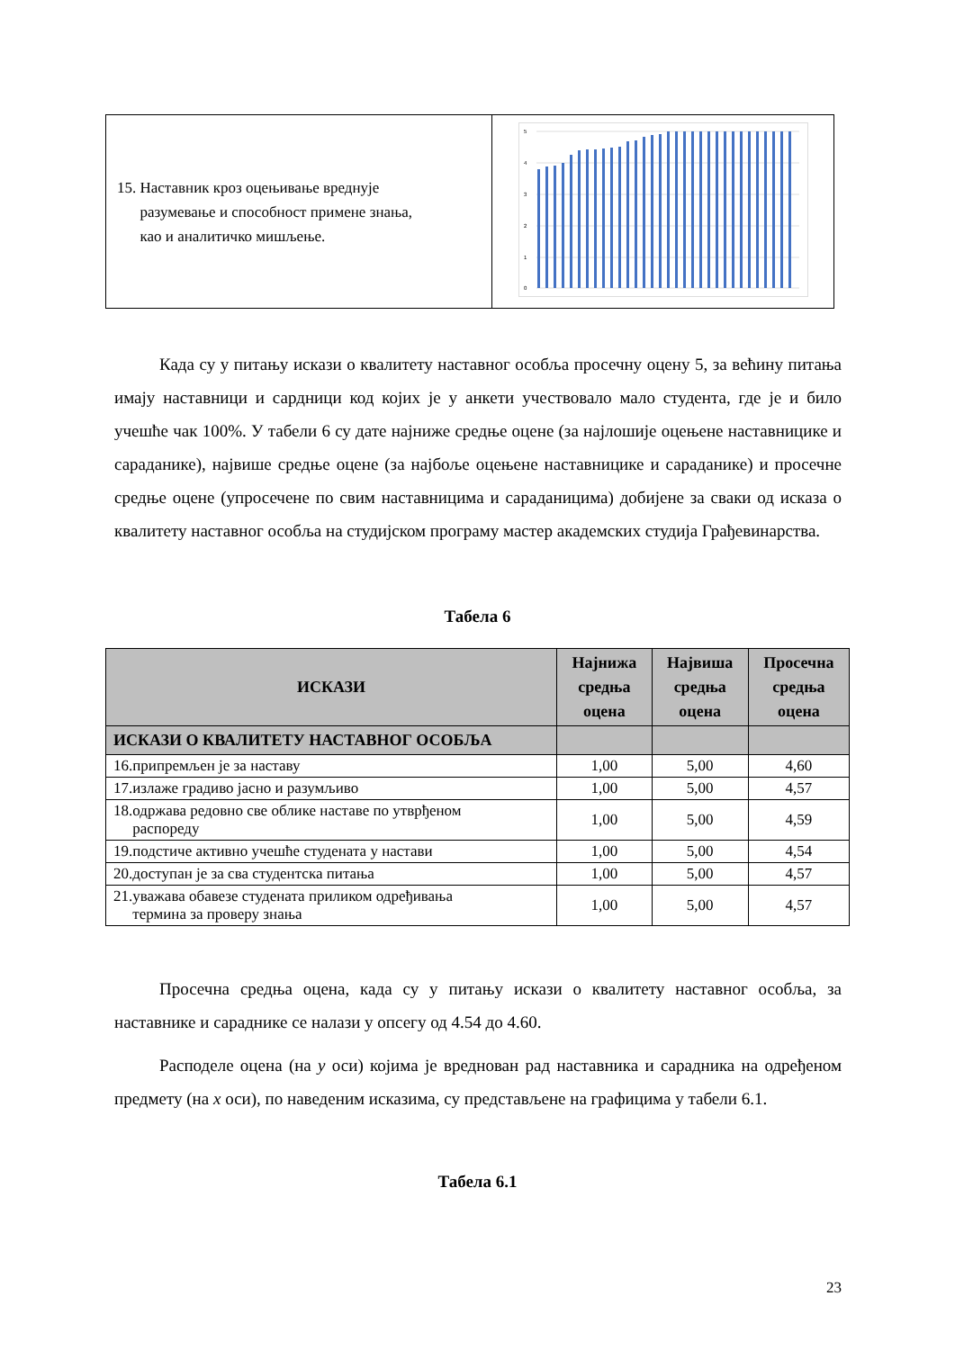| 15. Наставник кроз оцењивање вреднује разумевање и способност примене знања, као и аналитичко мишљење. | 5 4 3 2 1 0 |
Када су у питању искази о квалитету наставног особља просечну оцену 5, за већину питања имају наставници и сардници код којих је у анкети учествовало мало студента, где је и било учешће чак 100%. У табели 6 су дате најниже средње оцене (за најлошије оцењене наставницике и сараданике), највише средње оцене (за најбоље оцењене наставницике и сараданике) и просечне средње оцене (упросечене по свим наставницима и сараданицима) добијене за сваки од исказа о квалитету наставног особља на студијском програму мастер академских студија Грађевинарства.
Табела 6
| ИСКАЗИ | Најнижа средња оцена | Највиша средња оцена | Просечна средња оцена |
| --- | --- | --- | --- |
| ИСКАЗИ О КВАЛИТЕТУ НАСТАВНОГ ОСОБЉА | | | |
| 16.припремљен је за наставу | 1,00 | 5,00 | 4,60 |
| 17.излаже градиво јасно и разумљиво | 1,00 | 5,00 | 4,57 |
| 18.одржава редовно све облике наставе по утврђеном распореду | 1,00 | 5,00 | 4,59 |
| 19.подстиче активно учешће студената у настави | 1,00 | 5,00 | 4,54 |
| 20.доступан је за сва студентска питања | 1,00 | 5,00 | 4,57 |
| 21.уважава обавезе студената приликом одређивања термина за проверу знања | 1,00 | 5,00 | 4,57 |
Просечна средња оцена, када су у питању искази о квалитету наставног особља, за наставнике и сараднике се налази у опсегу од 4.54 до 4.60.
Расподеле оцена (на y оси) којима је вреднован рад наставника и сарадника на одређеном предмету (на x оси), по наведеним исказима, су представљене на графицима у табели 6.1.
Табела 6.1
23